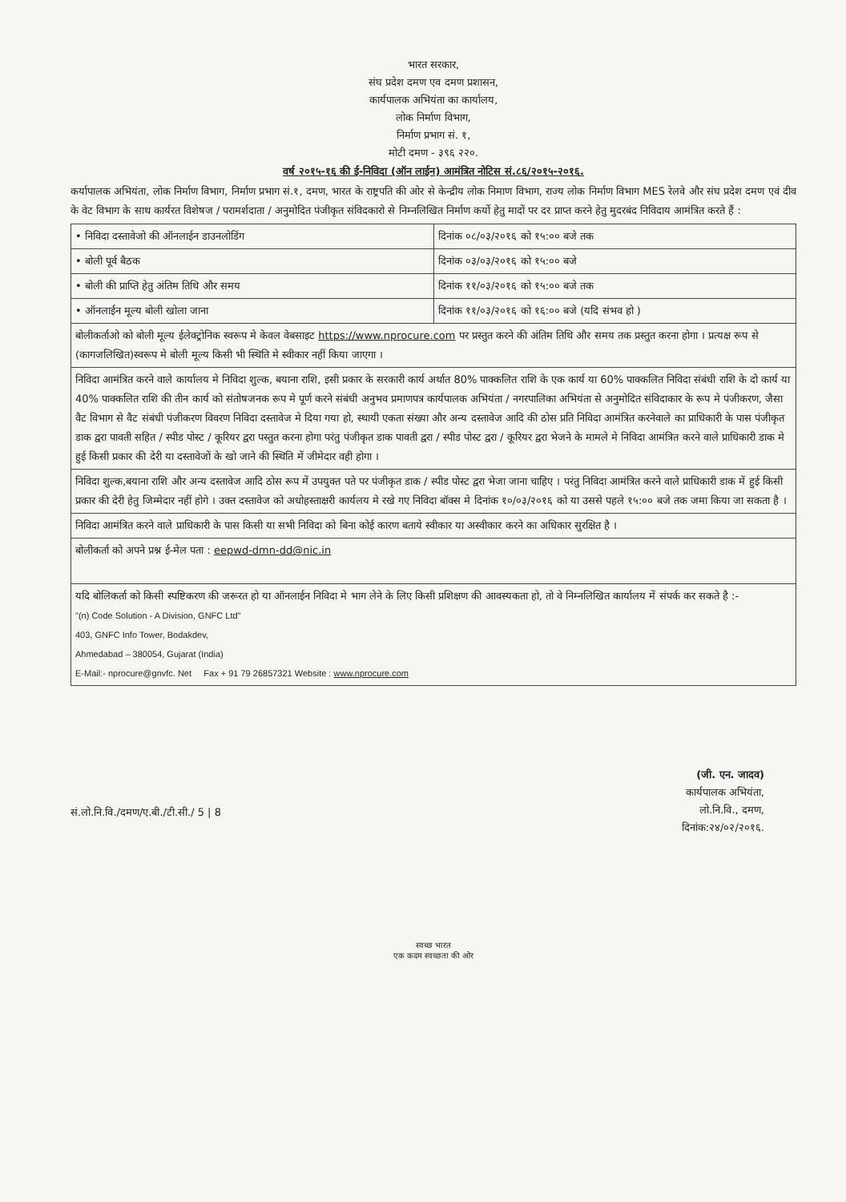भारत सरकार,
संघ प्रदेश दमण एव दमण प्रशासन,
कार्यपालक अभियंता का कार्यालय,
लोक निर्माण विभाग,
निर्माण प्रभाग सं. १,
मोटी दमण - ३९६ २२०.
वर्ष २०१५-१६ की ई-निविदा (ऑन लाईन) आमंत्रित नोटिस सं.८६/२०१५-२०१६.
कर्यापालक अभियंता, लोक निर्माण विभाग, निर्माण प्रभाग सं.१, दमण, भारत के राष्ट्रपति की ओर से केन्द्रीय लोक निमाण विभाग, राज्य लोक निर्माण विभाग MES रेलवे और संघ प्रदेश दमण एवं दीव के वेट विभाग के साथ कार्यरत विशेषज / परामर्शदाता / अनुमोदित पंजीकृत संविदकारो से निम्नलिखित निर्माण कर्यो हेतु मादों पर दर प्राप्त करने हेतु मुदरबंद निविदाय आमंत्रित करते हैं :
| • निविदा दस्तावेजो की ऑनलाईन डाउनलोडिंग | दिनांक ०८/०३/२०१६ को १५:०० बजे तक |
| • बोली पूर्व बैठक | दिनांक ०३/०३/२०१६ को १५:०० बजे |
| • बोली की प्राप्ति हेतु अंतिम तिथि और समय | दिनांक ११/०३/२०१६ को १५:०० बजे तक |
| • ऑनलाईन मूल्य बोली खोला जाना | दिनांक ११/०३/२०१६ को १६:०० बजे (यदि संभव हो ) |
| बोलीकर्ताओ को बोली मूल्य ईलेक्ट्रोनिक स्वरूप मे केवल वेबसाइट https://www.nprocure.com पर प्रस्तुत करने की अंतिम तिथि और समय तक प्रस्तुत करना होगा । प्रत्यक्ष रूप से (कागजलिखित)स्वरूप मे बोली मूल्य किसी भी स्थिति मे स्वीकार नहीं किया जाएगा । | |
| निविदा आमंत्रित करने वाले कार्यालय मे निविदा शुल्क, बयाना राशि, इसी प्रकार के सरकारी कार्य अर्थात 80% पाक्कलित राशि के एक कार्य या 60% पाक्कलित निविदा संबंधी राशि के दो कार्य या 40% पाक्कलित राशि की तीन कार्य को संतोषजनक रूप मे पूर्ण करने संबंधी अनुभव प्रमाणपत्र कार्यपालक अभियंता / नगरपालिका अभियंता से अनुमोदित संविदाकार के रूप मे पंजीकरण, जैसा वैट विभाग से वैट संबंधी पंजीकरण विवरण निविदा दस्तावेज मे दिया गया हो, स्थायी एकता संख्या और अन्य दस्तावेज आदि की ठोस प्रति निविदा आमंत्रित करनेवाले का प्राधिकारी के पास पंजीकृत डाक द्वरा पावती सहित / स्पीड पोस्ट / कूरियर द्वरा पस्तुत करना होगा परंतु पंजीकृत डाक पावती द्वरा / स्पीड पोस्ट द्वरा / कूरियर द्वरा भेजने के मामले मे निविदा आमंत्रित करने वाले प्राधिकारी डाक मे हुई किसी प्रकार की देरी या दस्तावेजों के खो जाने की स्थिति में जीमेदार वही होगा । | |
| निविदा शुल्क,बयाना राशि और अन्य दस्तावेज आदि ठोस रूप में उपयुक्त पते पर पंजीकृत डाक / स्पीड पोस्ट द्वरा भेजा जाना चाहिए । परंतु निविदा आमंत्रित करने वाले प्राधिकारी डाक में हुई किसी प्रकार की देरी हेतु जिम्मेदार नहीं होगे । उक्त दस्तावेज को अधोहस्ताक्षरी कार्यलय मे रखे गए निविदा बॉक्स मे दिनांक १०/०३/२०१६ को या उससे पहले १५:०० बजे तक जमा किया जा सकता है । | |
| निविदा आमंत्रित करने वाले प्राधिकारी के पास किसी या सभी निविदा को बिना कोई कारण बताये स्वीकार या अस्वीकार करने का अधिकार सुरक्षित है । | |
| बोलीकर्ता को अपने प्रश्न ई-मेल पता : eepwd-dmn-dd@nic.in | |
| यदि बोलिकर्ता को किसी स्पष्टिकरण की जरूरत हो या ऑनलाईन निविदा मे भाग लेने के लिए किसी प्रशिक्षण की आवस्यकता हो, तो वे निम्नलिखित कार्यालय में संपर्क कर सकते है :- "(n) Code Solution - A Division, GNFC Ltd" 403, GNFC Info Tower, Bodakdev, Ahmedabad – 380054, Gujarat (India) E-Mail:- nprocure@gnvfc. Net Fax + 91 79 26857321 Website : www.nprocure.com | |
सं.लो.नि.वि./दमण/ए.बी./टी.सी./ 5 | 8
(जी. एन. जादव)
कार्यपालक अभियंता,
लो.नि.वि., दमण,
दिनांक:२४/०२/२०१६.
स्वच्छ भारत
एक कदम स्वच्छता की ओर